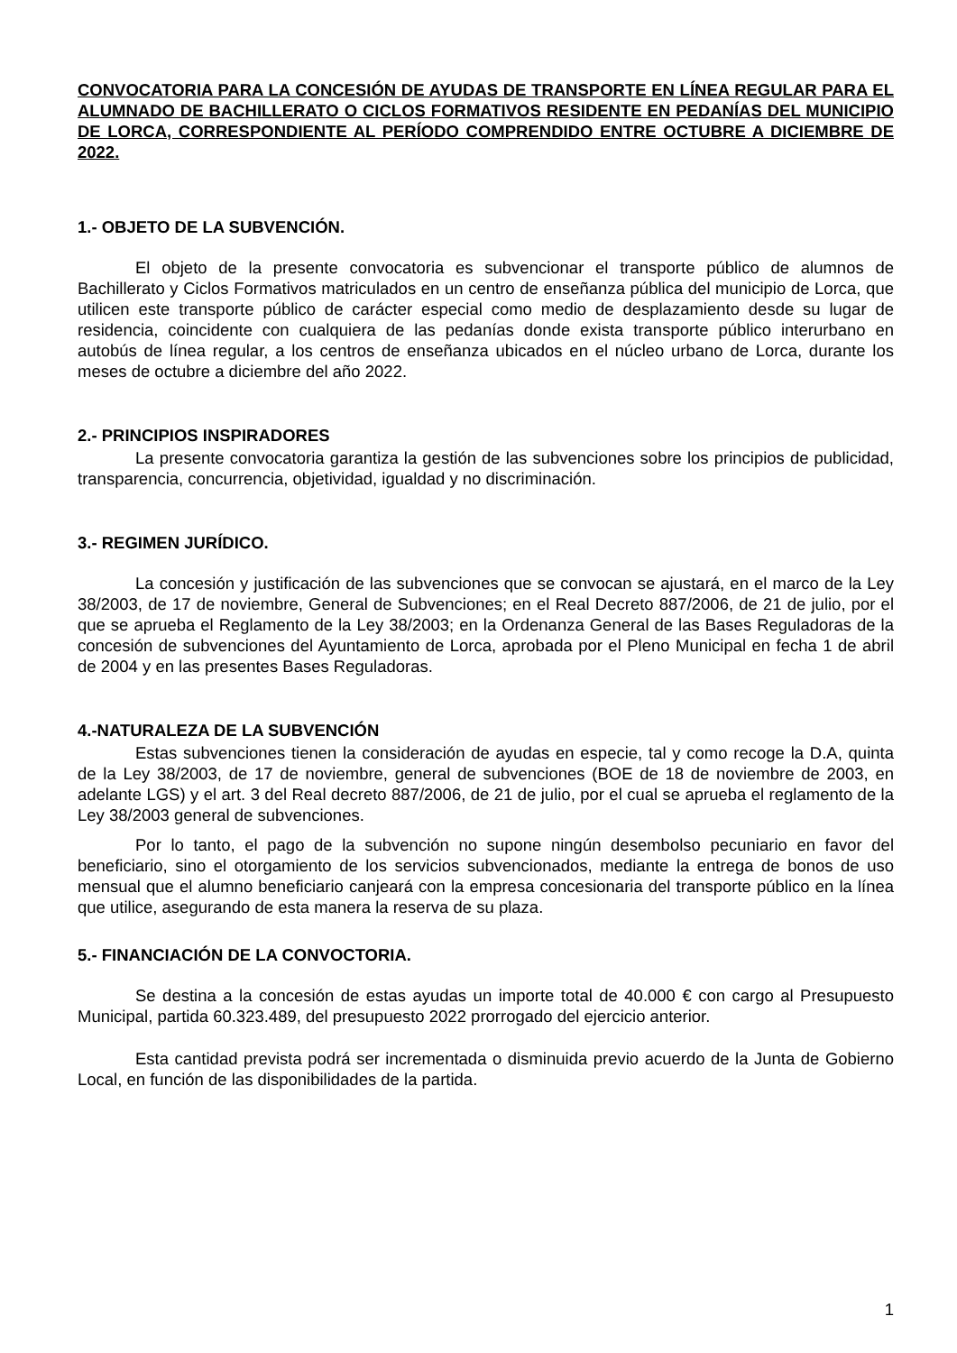CONVOCATORIA PARA LA CONCESIÓN DE AYUDAS DE TRANSPORTE EN LÍNEA REGULAR PARA EL ALUMNADO DE BACHILLERATO O CICLOS FORMATIVOS RESIDENTE EN PEDANÍAS DEL MUNICIPIO DE LORCA, CORRESPONDIENTE AL PERÍODO COMPRENDIDO ENTRE OCTUBRE A DICIEMBRE DE 2022.
1.- OBJETO DE LA SUBVENCIÓN.
El objeto de la presente convocatoria es subvencionar el transporte público de alumnos de Bachillerato y Ciclos Formativos matriculados en un centro de enseñanza pública del municipio de Lorca, que utilicen este transporte público de carácter especial como medio de desplazamiento desde su lugar de residencia, coincidente con cualquiera de las pedanías donde exista transporte público interurbano en autobús de línea regular, a los centros de enseñanza ubicados en el núcleo urbano de Lorca, durante los meses de octubre a diciembre del año 2022.
2.- PRINCIPIOS INSPIRADORES
La presente convocatoria garantiza la gestión de las subvenciones sobre los principios de publicidad, transparencia, concurrencia, objetividad, igualdad y no discriminación.
3.- REGIMEN JURÍDICO.
La concesión y justificación de las subvenciones que se convocan se ajustará, en el marco de la Ley 38/2003, de 17 de noviembre, General de Subvenciones; en el Real Decreto 887/2006, de 21 de julio, por el que se aprueba el Reglamento de la Ley 38/2003; en la Ordenanza General de las Bases Reguladoras de la concesión de subvenciones del Ayuntamiento de Lorca, aprobada por el Pleno Municipal en fecha 1 de abril de 2004 y en las presentes Bases Reguladoras.
4.-NATURALEZA DE LA SUBVENCIÓN
Estas subvenciones tienen la consideración de ayudas en especie, tal y como recoge la D.A, quinta de la Ley 38/2003, de 17 de noviembre, general de subvenciones (BOE de 18 de noviembre de 2003, en adelante LGS) y el art. 3 del Real decreto 887/2006, de 21 de julio, por el cual se aprueba el reglamento de la Ley 38/2003 general de subvenciones.
Por lo tanto, el pago de la subvención no supone ningún desembolso pecuniario en favor del beneficiario, sino el otorgamiento de los servicios subvencionados, mediante la entrega de bonos de uso mensual que el alumno beneficiario canjeará con la empresa concesionaria del transporte público en la línea que utilice, asegurando de esta manera la reserva de su plaza.
5.- FINANCIACIÓN DE LA CONVOCTORIA.
Se destina a la concesión de estas ayudas un importe total de 40.000 € con cargo al Presupuesto Municipal, partida 60.323.489, del presupuesto 2022 prorrogado del ejercicio anterior.
Esta cantidad prevista podrá ser incrementada o disminuida previo acuerdo de la Junta de Gobierno Local, en función de las disponibilidades de la partida.
1